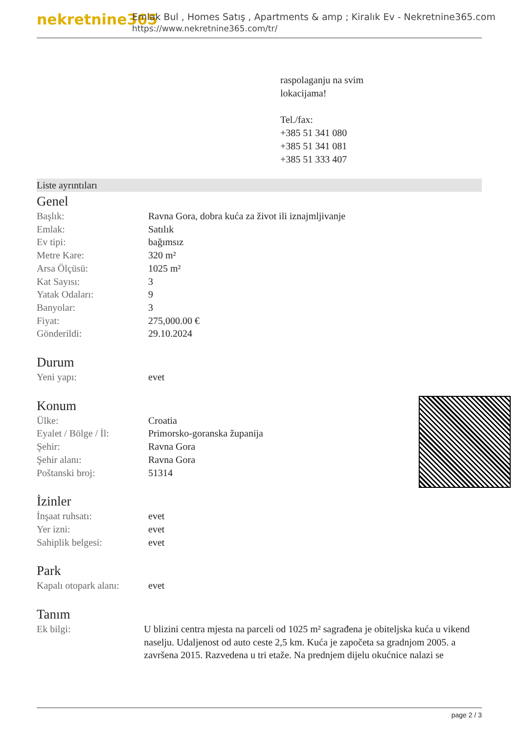nekretnine365
Emlak Bul , Homes Satış , Apartments & amp ; Kiralık Ev - Nekretnine365.com
https://www.nekretnine365.com/tr/
raspolaganju na svim
lokacijama!
Tel./fax:
+385 51 341 080
+385 51 341 081
+385 51 333 407
Liste ayrıntıları
Genel
| Başlık: | Ravna Gora, dobra kuća za život ili iznajmljivanje |
| Emlak: | Satılık |
| Ev tipi: | bağımsız |
| Metre Kare: | 320 m² |
| Arsa Ölçüsü: | 1025 m² |
| Kat Sayısı: | 3 |
| Yatak Odaları: | 9 |
| Banyolar: | 3 |
| Fiyat: | 275,000.00 € |
| Gönderildi: | 29.10.2024 |
Durum
| Yeni yapı: | evet |
Konum
| Ülke: | Croatia |
| Eyalet / Bölge / İl: | Primorsko-goranska županija |
| Şehir: | Ravna Gora |
| Şehir alanı: | Ravna Gora |
| Poštanski broj: | 51314 |
İzinler
| İnşaat ruhsatı: | evet |
| Yer izni: | evet |
| Sahiplik belgesi: | evet |
Park
| Kapalı otopark alanı: | evet |
Tanım
| Ek bilgi: | U blizini centra mjesta na parceli od 1025 m² sagrađena je obiteljska kuća u vikend naselju. Udaljenost od auto ceste 2,5 km. Kuća je započeta sa gradnjom 2005. a završena 2015. Razvedena u tri etaže. Na prednjem dijelu okućnice nalazi se |
page 2 / 3